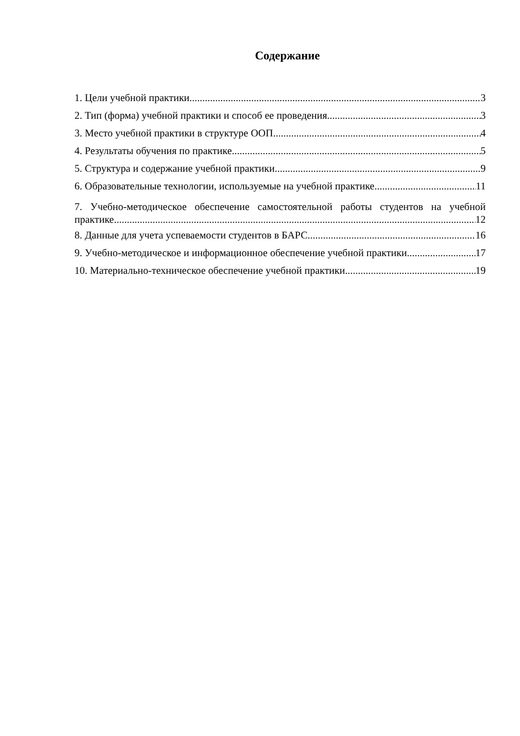Содержание
1. Цели учебной практики 3
2. Тип (форма) учебной практики и способ ее проведения 3
3. Место учебной практики в структуре ООП 4
4. Результаты обучения по практике 5
5. Структура и содержание учебной практики 9
6. Образовательные технологии, используемые на учебной практике 11
7. Учебно-методическое обеспечение самостоятельной работы студентов на учебной
практике 12
8. Данные для учета успеваемости студентов в БАРС 16
9. Учебно-методическое и информационное обеспечение учебной практики. 17
10. Материально-техническое обеспечение учебной практики. 19